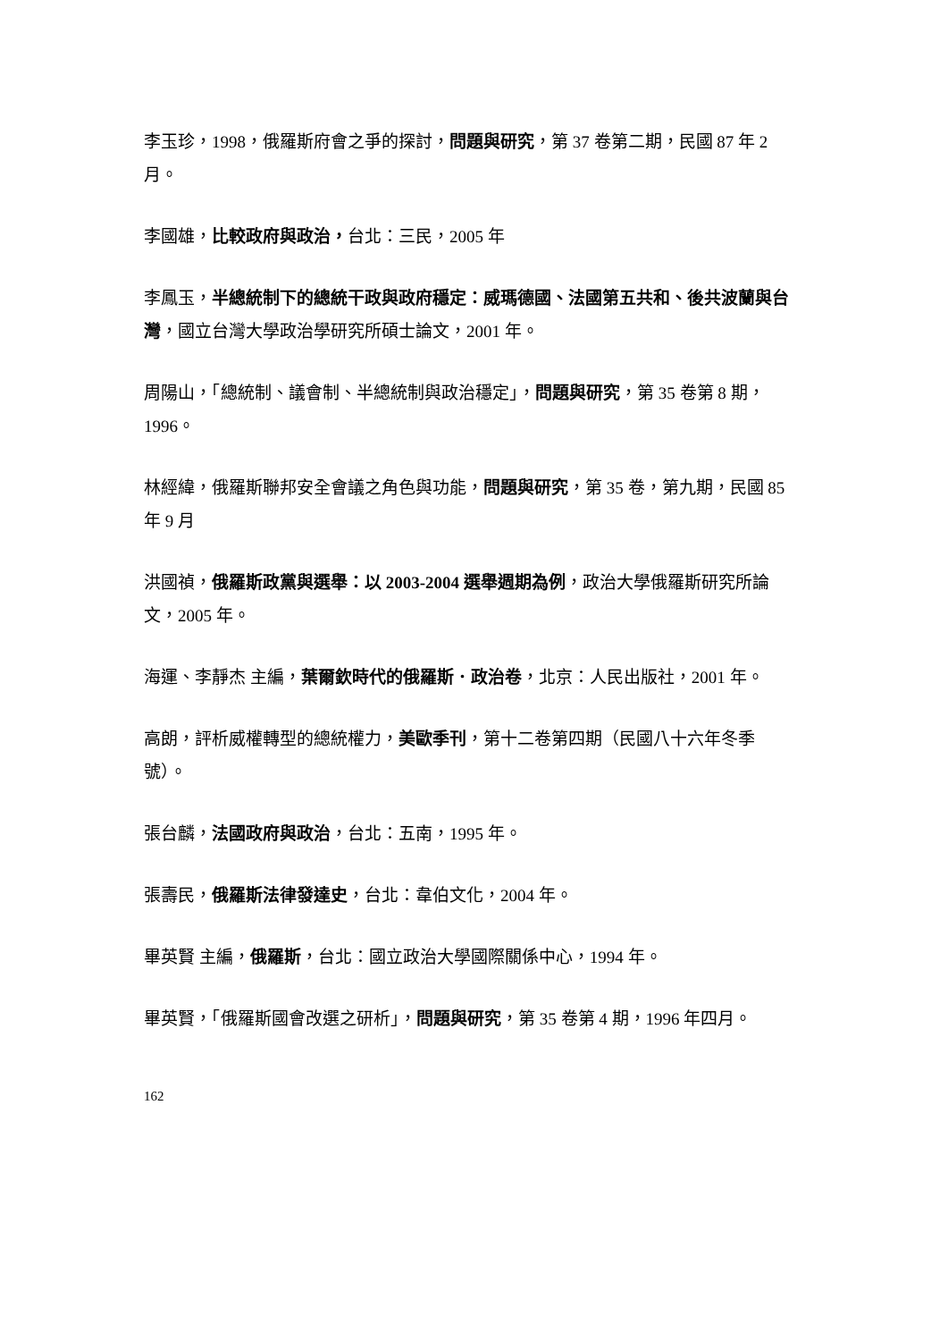李玉珍，1998，俄羅斯府會之爭的探討，問題與研究，第 37 卷第二期，民國 87 年 2 月。
李國雄，比較政府與政治，台北：三民，2005 年
李鳳玉，半總統制下的總統干政與政府穩定：威瑪德國、法國第五共和、後共波蘭與台灣，國立台灣大學政治學研究所碩士論文，2001 年。
周陽山，「總統制、議會制、半總統制與政治穩定」，問題與研究，第 35 卷第 8 期，1996。
林經緯，俄羅斯聯邦安全會議之角色與功能，問題與研究，第 35 卷，第九期，民國 85 年 9 月
洪國禎，俄羅斯政黨與選舉：以 2003-2004 選舉週期為例，政治大學俄羅斯研究所論文，2005 年。
海運、李靜杰 主編，葉爾欽時代的俄羅斯．政治卷，北京：人民出版社，2001 年。
高朗，評析威權轉型的總統權力，美歐季刊，第十二卷第四期（民國八十六年冬季號）。
張台麟，法國政府與政治，台北：五南，1995 年。
張壽民，俄羅斯法律發達史，台北：韋伯文化，2004 年。
畢英賢 主編，俄羅斯，台北：國立政治大學國際關係中心，1994 年。
畢英賢，「俄羅斯國會改選之研析」，問題與研究，第 35 卷第 4 期，1996 年四月。
162